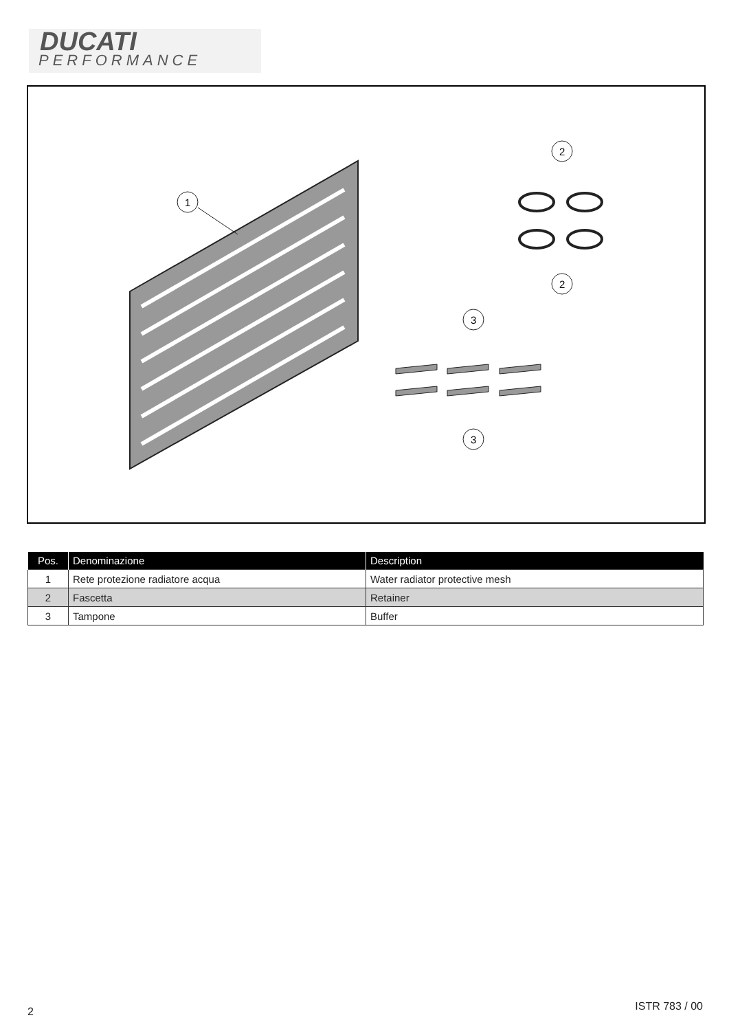DUCATI
PERFORMANCE
1
2
2
3
3
| Pos. | Denominazione | Description |
| --- | --- | --- |
| 1 | Rete protezione radiatore acqua | Water radiator protective mesh |
| 2 | Fascetta | Retainer |
| 3 | Tampone | Buffer |
2 ISTR 783 / 00